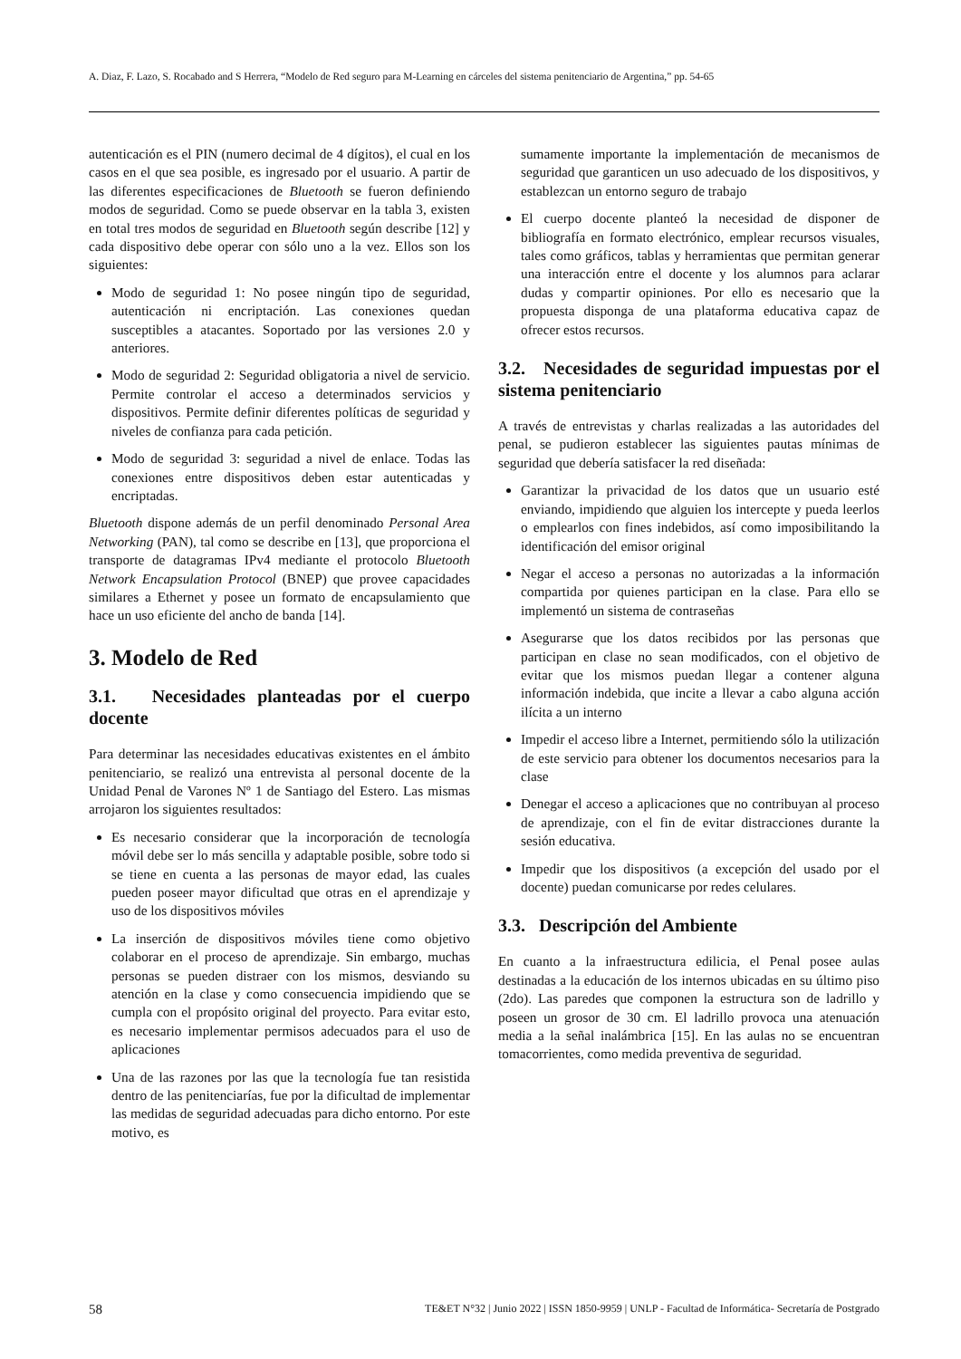A. Diaz, F. Lazo, S. Rocabado and S Herrera, “Modelo de Red seguro para M-Learning en cárceles del sistema penitenciario de Argentina,” pp. 54-65
autenticación es el PIN (numero decimal de 4 dígitos), el cual en los casos en el que sea posible, es ingresado por el usuario. A partir de las diferentes especificaciones de Bluetooth se fueron definiendo modos de seguridad. Como se puede observar en la tabla 3, existen en total tres modos de seguridad en Bluetooth según describe [12] y cada dispositivo debe operar con sólo uno a la vez. Ellos son los siguientes:
Modo de seguridad 1: No posee ningún tipo de seguridad, autenticación ni encriptación. Las conexiones quedan susceptibles a atacantes. Soportado por las versiones 2.0 y anteriores.
Modo de seguridad 2: Seguridad obligatoria a nivel de servicio. Permite controlar el acceso a determinados servicios y dispositivos. Permite definir diferentes políticas de seguridad y niveles de confianza para cada petición.
Modo de seguridad 3: seguridad a nivel de enlace. Todas las conexiones entre dispositivos deben estar autenticadas y encriptadas.
Bluetooth dispone además de un perfil denominado Personal Area Networking (PAN), tal como se describe en [13], que proporciona el transporte de datagramas IPv4 mediante el protocolo Bluetooth Network Encapsulation Protocol (BNEP) que provee capacidades similares a Ethernet y posee un formato de encapsulamiento que hace un uso eficiente del ancho de banda [14].
3. Modelo de Red
3.1. Necesidades planteadas por el cuerpo docente
Para determinar las necesidades educativas existentes en el ámbito penitenciario, se realizó una entrevista al personal docente de la Unidad Penal de Varones Nº 1 de Santiago del Estero. Las mismas arrojaron los siguientes resultados:
Es necesario considerar que la incorporación de tecnología móvil debe ser lo más sencilla y adaptable posible, sobre todo si se tiene en cuenta a las personas de mayor edad, las cuales pueden poseer mayor dificultad que otras en el aprendizaje y uso de los dispositivos móviles
La inserción de dispositivos móviles tiene como objetivo colaborar en el proceso de aprendizaje. Sin embargo, muchas personas se pueden distraer con los mismos, desviando su atención en la clase y como consecuencia impidiendo que se cumpla con el propósito original del proyecto. Para evitar esto, es necesario implementar permisos adecuados para el uso de aplicaciones
Una de las razones por las que la tecnología fue tan resistida dentro de las penitenciarías, fue por la dificultad de implementar las medidas de seguridad adecuadas para dicho entorno. Por este motivo, es
sumamente importante la implementación de mecanismos de seguridad que garanticen un uso adecuado de los dispositivos, y establezcan un entorno seguro de trabajo
El cuerpo docente planteó la necesidad de disponer de bibliografía en formato electrónico, emplear recursos visuales, tales como gráficos, tablas y herramientas que permitan generar una interacción entre el docente y los alumnos para aclarar dudas y compartir opiniones. Por ello es necesario que la propuesta disponga de una plataforma educativa capaz de ofrecer estos recursos.
3.2. Necesidades de seguridad impuestas por el sistema penitenciario
A través de entrevistas y charlas realizadas a las autoridades del penal, se pudieron establecer las siguientes pautas mínimas de seguridad que debería satisfacer la red diseñada:
Garantizar la privacidad de los datos que un usuario esté enviando, impidiendo que alguien los intercepte y pueda leerlos o emplearlos con fines indebidos, así como imposibilitando la identificación del emisor original
Negar el acceso a personas no autorizadas a la información compartida por quienes participan en la clase. Para ello se implementó un sistema de contraseñas
Asegurarse que los datos recibidos por las personas que participan en clase no sean modificados, con el objetivo de evitar que los mismos puedan llegar a contener alguna información indebida, que incite a llevar a cabo alguna acción ilícita a un interno
Impedir el acceso libre a Internet, permitiendo sólo la utilización de este servicio para obtener los documentos necesarios para la clase
Denegar el acceso a aplicaciones que no contribuyan al proceso de aprendizaje, con el fin de evitar distracciones durante la sesión educativa.
Impedir que los dispositivos (a excepción del usado por el docente) puedan comunicarse por redes celulares.
3.3. Descripción del Ambiente
En cuanto a la infraestructura edilicia, el Penal posee aulas destinadas a la educación de los internos ubicadas en su último piso (2do). Las paredes que componen la estructura son de ladrillo y poseen un grosor de 30 cm. El ladrillo provoca una atenuación media a la señal inalámbrica [15]. En las aulas no se encuentran tomacorrientes, como medida preventiva de seguridad.
58 TE&ET N°32 | Junio 2022 | ISSN 1850-9959 | UNLP - Facultad de Informática- Secretaría de Postgrado